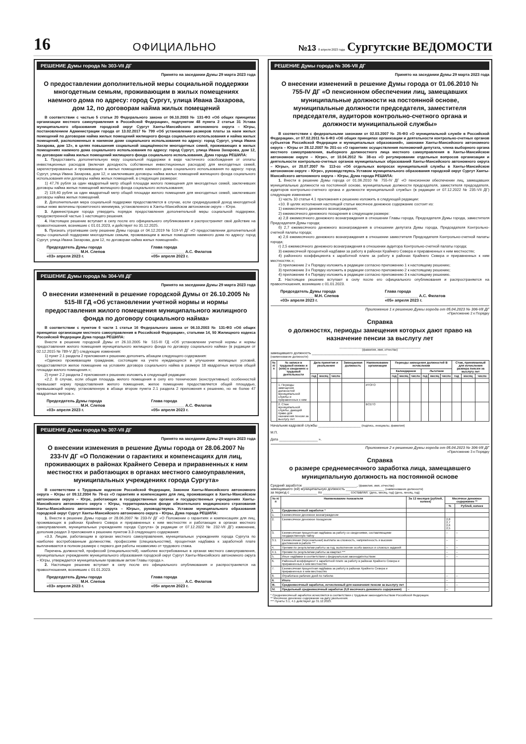16 ОФИЦИАЛЬНО №13 8 апреля 2023 года Сургутские ВЕДОМОСТИ
РЕШЕНИЕ Думы города № 303-VII ДГ
Принято на заседании Думы 29 марта 2023 года
О предоставлении дополнительной меры социальной поддержки многодетным семьям, проживающим в жилых помещениях наемного дома по адресу: город Сургут, улица Ивана Захарова, дом 12, по договорам найма жилых помещений
В соответствии с частью 5 статьи 20 Федерального закона от 06.10.2003 № 131-ФЗ «Об общих принципах организации местного самоуправления в Российской Федерации», подпунктом 48 пункта 2 статьи 31 Устава муниципального образования городской округ Сургут Ханты-Мансийского автономного округа – Югры, постановлением Администрации города от 13.02.2017 № 799 «Об установлении размеров платы за наем жилых помещений по договорам найма жилых помещений жилищного фонда социального использования и найма жилых помещений, расположенных в наемном доме социального использования по адресу: город Сургут, улица Ивана Захарова, дом 12», в целях повышения социальной защищённости многодетных семей, проживающих в жилых помещениях наемного дома социального использования по адресу: город Сургут, улица Ивана Захарова, дом 12, по договорам найма жилых помещений жилищного фонда социального использования, Дума города РЕШИЛА:
1. Предоставить дополнительную меру социальной поддержки в виде частичного освобождения от оплаты инвестиционных расходов (включая доходность собственных инвестиционных расходов) для многодетных семей, зарегистрированных и проживающих в жилых помещениях наемного дома социального использования по адресу: город Сургут, улица Ивана Захарова, дом 12, и заключивших договоры найма жилых помещений жилищного фонда социального использования или договоры найма жилых помещений, в следующих размерах:
1) 47,76 рубля за один квадратный метр общей площади жилого помещения для многодетных семей, заключивших договоры найма жилых помещений жилищного фонда социального использования;
2) 119,40 рубля за один квадратный метр общей площади жилого помещения для многодетных семей, заключивших договоры найма жилых помещений.
2. Дополнительная мера социальной поддержки предоставляется в случае, если среднедушевой доход многодетной семьи ниже величины прожиточного минимума, установленного в Ханты-Мансийском автономном округе – Югре.
3. Администрации города утвердить порядок предоставления дополнительной меры социальной поддержки, предусмотренной частью 1 настоящего решения.
4. Настоящее решение вступает в силу после его официального опубликования и распространяет своё действие на правоотношения, возникшие с 01.01.2023, и действует по 31.12.2025.
5. Признать утратившим силу решение Думы города от 04.12.2019 № 519-VI ДГ «О предоставлении дополнительной меры социальной поддержки многодетным семьям, проживающим в жилых помещениях наемного дома по адресу: город Сургут, улица Ивана Захарова, дом 12, по договорам найма жилых помещений».
Председатель Думы города
_______________ М.Н. Слепов
«03» апреля 2023 г.
Глава города
_______________ А.С. Филатов
«05» апреля 2023 г.
РЕШЕНИЕ Думы города № 304-VII ДГ
Принято на заседании Думы 29 марта 2023 года
О внесении изменений в решение городской Думы от 26.10.2005 № 515-III ГД «Об установлении учетной нормы и нормы предоставления жилого помещения муниципального жилищного фонда по договору социального найма»
В соответствии с пунктом 6 части 1 статьи 16 Федерального закона от 06.10.2003 № 131-ФЗ «Об общих принципах организации местного самоуправления в Российской Федерации», статьями 14, 50 Жилищного кодекса Российской Федерации Дума города РЕШИЛА:
Внести в решение городской Думы от 26.10.2005 № 515-III ГД «Об установлении учетной нормы и нормы предоставления жилого помещения муниципального жилищного фонда по договору социального найма» (в редакции от 02.12.2015 № 789-V ДГ) следующие изменения:
1) пункт 2.1 раздела 2 приложения к решению дополнить абзацем следующего содержания:
«Одиноко проживающим гражданам, состоящим на учете нуждающихся в улучшении жилищных условий, предоставляется жилое помещение на условиях договора социального найма в размере 18 квадратных метров общей площади жилого помещения.»;
2) пункт 2.2 раздела 2 приложения к решению изложить в следующей редакции:
«2.2. В случае, если общая площадь жилого помещения в силу его технических (конструктивных) особенностей превышает норму предоставления жилого помещения, жилое помещение предоставляется общей площадью, превышающей норму, установленную в абзаце втором пункта 2.1 раздела 2 приложения к решению, но не более 47 квадратных метров.».
Председатель Думы города
_______________ М.Н. Слепов
«03» апреля 2023 г.
Глава города
_______________ А.С. Филатов
«05» апреля 2023 г.
РЕШЕНИЕ Думы города № 307-VII ДГ
Принято на заседании Думы 29 марта 2023 года
О внесении изменения в решение Думы города от 28.06.2007 № 233-IV ДГ «О Положении о гарантиях и компенсациях для лиц, проживающих в районах Крайнего Севера и приравненных к ним местностях и работающих в органах местного самоуправления, муниципальных учреждениях города Сургута»
В соответствии с Трудовым кодексом Российской Федерации, Законом Ханты-Мансийского автономного округа – Югры от 09.12.2004 № 76-оз «О гарантиях и компенсациях для лиц, проживающих в Ханты-Мансийском автономном округе – Югре, работающих в государственных органах и государственных учреждениях Ханты-Мансийского автономного округа – Югры, территориальном фонде обязательного медицинского страхования Ханты-Мансийского автономного округа – Югры», руководствуясь Уставом муниципального образования городской округ Сургут Ханты-Мансийского автономного округа – Югры, Дума города РЕШИЛА:
1. Внести в решение Думы города от 28.06.2007 № 233-IV ДГ «О Положении о гарантиях и компенсациях для лиц, проживающих в районах Крайнего Севера и приравненных к ним местностях и работающих в органах местного самоуправления, муниципальных учреждениях города Сургута» (в редакции от 07.12.2022 № 232-VII ДГ) изменение, дополнив раздел 3 приложения к решению пунктом 3.3 следующего содержания:
«3.3. Лицам, работающим в органах местного самоуправления, муниципальных учреждениях города Сургута по наиболее востребованным должностям, профессиям (специальностям), процентная надбавка к заработной плате выплачивается в полном размере с первого дня работы независимо от трудового стажа.
Перечень должностей, профессий (специальностей), наиболее востребованных в органах местного самоуправления, муниципальных учреждениях муниципального образования городской округ Сургут Ханты-Мансийского автономного округа – Югры, утверждается муниципальным правовым актом Главы города.».
2. Настоящее решение вступает в силу после его официального опубликования и распространяется на правоотношения, возникшие с 01.01.2023.
Председатель Думы города
_______________ М.Н. Слепов
«03» апреля 2023 г.
Глава города
_______________ А.С. Филатов
«05» апреля 2023 г.
РЕШЕНИЕ Думы города № 306-VII ДГ
Принято на заседании Думы 29 марта 2023 года
О внесении изменений в решение Думы города от 01.06.2010 № 755-IV ДГ «О пенсионном обеспечении лиц, замещавших муниципальные должности на постоянной основе, муниципальные должности председателя, заместителя председателя, аудиторов контрольно-счетного органа и должности муниципальной службы»
В соответствии с федеральными законами от 02.03.2007 № 25-ФЗ «О муниципальной службе в Российской Федерации», от 07.02.2011 № 6-ФЗ «Об общих принципах организации и деятельности контрольно-счетных органов субъектов Российской Федерации и муниципальных образований», законами Ханты-Мансийского автономного округа – Югры от 28.12.2007 № 201-оз «О гарантиях осуществления полномочий депутата, члена выборного органа местного самоуправления, выборного должностного лица местного самоуправления в Ханты-Мансийском автономном округе – Югре», от 10.04.2012 № 38-оз «О регулировании отдельных вопросов организации и деятельности контрольно-счетных органов муниципальных образований Ханты-Мансийского автономного округа – Югры», от 20.07.2007 № 113-оз «Об отдельных вопросах муниципальной службы в Ханты-Мансийском автономном округе – Югре», руководствуясь Уставом муниципального образования городской округ Сургут Ханты-Мансийского автономного округа – Югры, Дума города РЕШИЛА:
1. Внести в решение Думы города от 01.06.2010 № 755-IV ДГ «О пенсионном обеспечении лиц, замещавших муниципальные должности на постоянной основе, муниципальные должности председателя, заместителя председателя, аудиторов контрольно-счетного органа и должности муниципальной службы» (в редакции от 07.12.2022 № 235-VII ДГ) следующие изменения:
1) часть 10 статьи 4.1 приложения к решению изложить в следующей редакции:
«10. В целях исполнения настоящей статьи месячное денежное содержание состоит из:
1) ежемесячного денежного вознаграждения;
2) ежемесячного денежного поощрения в следующем размере:
а) 2,8 ежемесячного денежного вознаграждения в отношении Главы города, Председателя Думы города, заместителя Председателя Думы города;
б) 2,7 ежемесячного денежного вознаграждения в отношении депутата Думы города, Председателя Контрольно-счетной палаты города;
в) 2,6 ежемесячного денежного вознаграждения в отношении заместителя Председателя Контрольно-счетной палаты города;
г) 2,5 ежемесячного денежного вознаграждения в отношении аудитора Контрольно-счетной палаты города;
3) ежемесячной процентной надбавки за работу в районах Крайнего Севера и приравненных к ним местностях;
4) районного коэффициента к заработной плате за работу в районах Крайнего Севера и приравненных к ним местностях.»;
2) приложение 2 к Порядку изложить в редакции согласно приложению 1 к настоящему решению;
3) приложение 3 к Порядку изложить в редакции согласно приложению 2 к настоящему решению;
4) приложение 4 к Порядку изложить в редакции согласно приложению 3 к настоящему решению.
2. Настоящее решение вступает в силу после его официального опубликования и распространяется на правоотношения, возникшие с 01.01.2023.
Председатель Думы города
_______________ М.Н. Слепов
«03» апреля 2023 г.
Глава города
_______________ А.С. Филатов
«05» апреля 2023 г.
Приложение 1 к решению Думы города от 05.04.2023 № 306-VII ДГ
«Приложение 2 к Порядку
Справка
о должностях, периоды замещения которых дают право на назначение пенсии за выслугу лет
_________________________________________________
(фамилия, имя, отчество)
замещавшего должность _______________________________________
(наименование должности)
| № п/п | № записи в трудовой книжке и (или) в сведениях о трудовой деятельности | Дата принятия и увольнения | | | Замещаемая должность | Наименование организации | Периоды замещения должностей В исчислении | | | | | | Стаж, принимаемый для исчисления размера пенсии за выслугу лет | | |
| --- | --- | --- | --- | --- | --- | --- | --- | --- | --- | --- | --- | --- | --- | --- | --- |
| | | | | | | | Календарном | | | Льготном | | | | | |
| | | год | месяц | число | | | год | месяц | число | год | месяц | число | год | месяц | число |
| | 1. Периоды замещения должностей муниципальной службы и приравненных к ним | | | | | ИТОГО | | | | | | | | | |
| | 2. Стаж муниципальной службы, дающий право для назначения пенсии за выслугу лет | | | | | ВСЕГО | | | | | | | | | |
Начальник кадровой службы ______________________ (подпись, инициалы, фамилия)
М.П.
Дата ____________________ ».
Приложение 2 к решению Думы города от 05.04.2023 № 306-VII ДГ
«Приложение 3 к Порядку
Справка
о размере среднемесячного заработка лица, замещавшего муниципальную должность на постоянной основе
Средний заработок ____________________________, (фамилия, имя, отчество)
замещавшего (ей) муниципальную должность ____________________ (наименование должности)
за период с ______________ по ______________ составлял: (день, месяц, год) (день, месяц, год)
| № п/п | Наименование показателя | За 12 месяцев (рублей, копеек) | Месячное денежное содержание ** | |
| --- | --- | --- | --- | --- |
| | | | % | Рублей, копеек |
| I. | Среднемесячный заработок * | | | |
| 1. | Ежемесячное денежное вознаграждение | | | |
| 2. | Ежемесячное денежное поощрение | | 2,8 2,7 2,6 2,5 | |
| 3. | Ежемесячная процентная надбавка за работу со сведениями, составляющими государственную тайну | | – | – |
| 3.1. | Ежемесячная (персональная) выплата за сложность, напряжённость и высокие достижения в работе *** | | – | – |
| 4. | Премии по результатам работы за год, выполнение особо важных и сложных заданий | | – | – |
| 4.1. | Премии по результатам работы за квартал *** | | – | – |
| 5. | Иные надбавки в соответствии с федеральным законодательством | | – | – |
| 6. | Районный коэффициент к заработной плате за работу в районах Крайнего Севера и приравненных к ним местностях | | | |
| 7. | Ежемесячная процентная надбавка за работу в районах Крайнего Севера и приравненных к ним местностях | | | |
| 8. | Отработано рабочих дней по табелю | | – | – |
| II. | Итого | | – | |
| III. | Среднемесячный заработок, исчисленный для назначения пенсии за выслугу лет | | – | – |
| IV. | Предельный среднемесячный заработок (0,8 месячного денежного содержания) | – | – | |
* Среднемесячный заработок исчисляется в соответствии с трудовым законодательством Российской Федерации.
** Месячное денежное содержание на дату увольнения.
*** Пункты 3.1, 4.1 действуют до 31.12.2023.